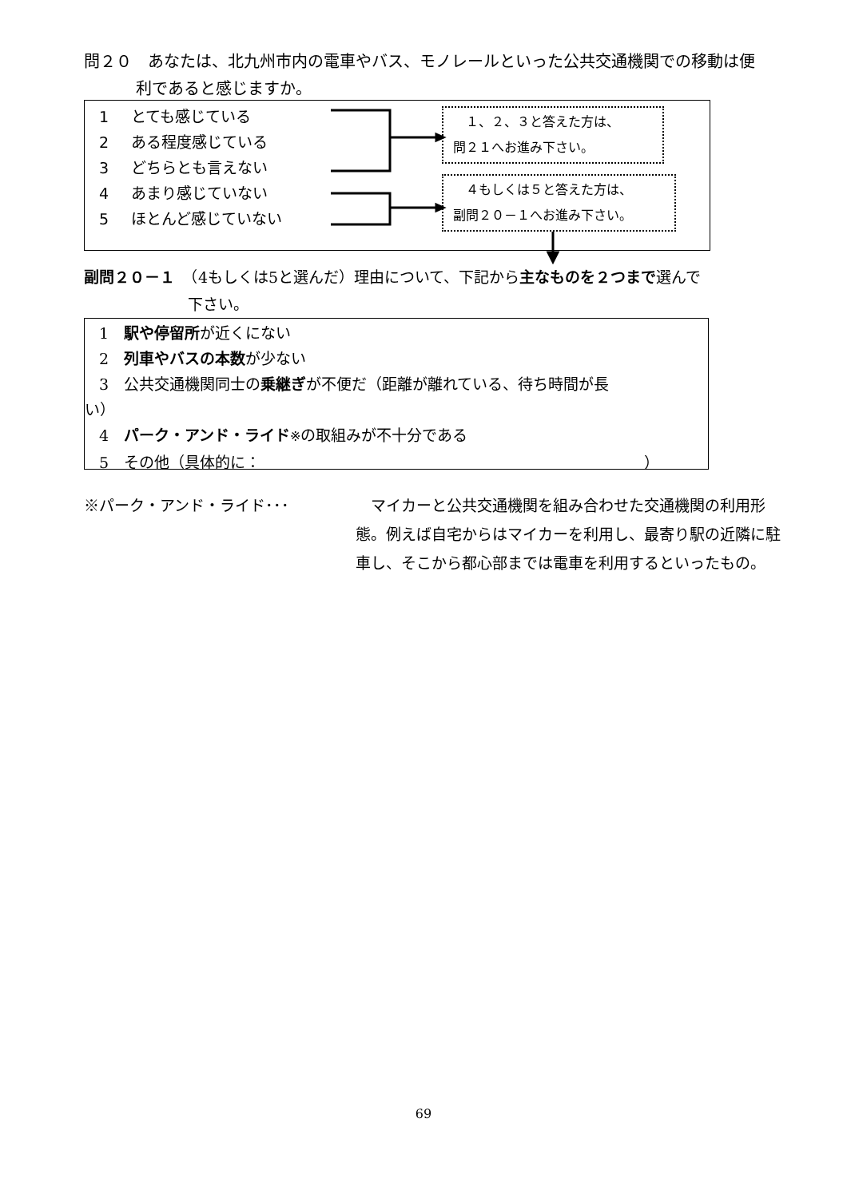問２０　あなたは、北九州市内の電車やバス、モノレールといった公共交通機関での移動は便
利であると感じますか。
1 とても感じている
2 ある程度感じている
3 どちらとも言えない
4 あまり感じていない
5 ほとんど感じていない
　１、２、３と答えた方は、
問２１へお進み下さい。
　４もしくは５と答えた方は、
副問２０－１へお進み下さい。
副問２０－１　（4もしくは5と選んだ）理由について、下記から主なものを２つまで選んで
下さい。
1　駅や停留所が近くにない
2　列車やバスの本数が少ない
3　公共交通機関同士の乗継ぎが不便だ（距離が離れている、待ち時間が長
い）
4　パーク・アンド・ライド※の取組みが不十分である
5　その他（具体的に： ）
※パーク・アンド・ライド･･･ マイカーと公共交通機関を組み合わせた交通機関の利用形態。例えば自宅からはマイカーを利用し、最寄り駅の近隣に駐車し、そこから都心部までは電車を利用するといったもの。
69